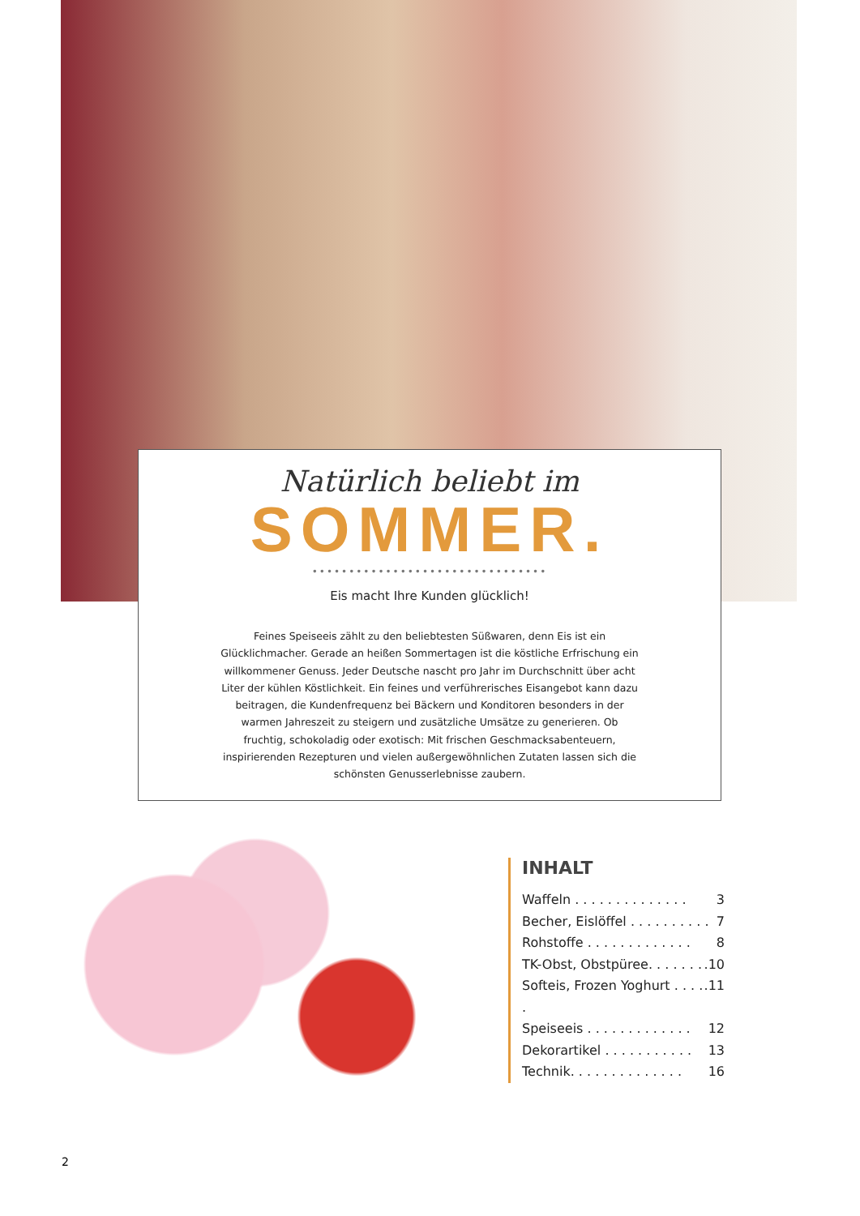Natürlich beliebt im
SOMMER.
••••••••••••••••••••••••••••••••
Eis macht Ihre Kunden glücklich!
Feines Speiseeis zählt zu den beliebtesten Süßwaren, denn Eis ist ein Glücklichmacher. Gerade an heißen Sommertagen ist die köstliche Erfrischung ein willkommener Genuss. Jeder Deutsche nascht pro Jahr im Durchschnitt über acht Liter der kühlen Köstlichkeit. Ein feines und verführerisches Eisangebot kann dazu beitragen, die Kundenfrequenz bei Bäckern und Konditoren besonders in der warmen Jahreszeit zu steigern und zusätzliche Umsätze zu generieren. Ob fruchtig, schokoladig oder exotisch: Mit frischen Geschmacksabenteuern, inspirierenden Rezepturen und vielen außergewöhnlichen Zutaten lassen sich die schönsten Genusserlebnisse zaubern.
INHALT
Waffeln . . . . . . . . . . . . . . 3
Becher, Eislöffel . . . . . . . . . . 7
Rohstoffe . . . . . . . . . . . . . 8
TK-Obst, Obstpüree. . . . . . ..10
Softeis, Frozen Yoghurt . . . . ..11
Speiseeis . . . . . . . . . . . . . 12
Dekorartikel . . . . . . . . . . . 13
Technik. . . . . . . . . . . . . . 16
2